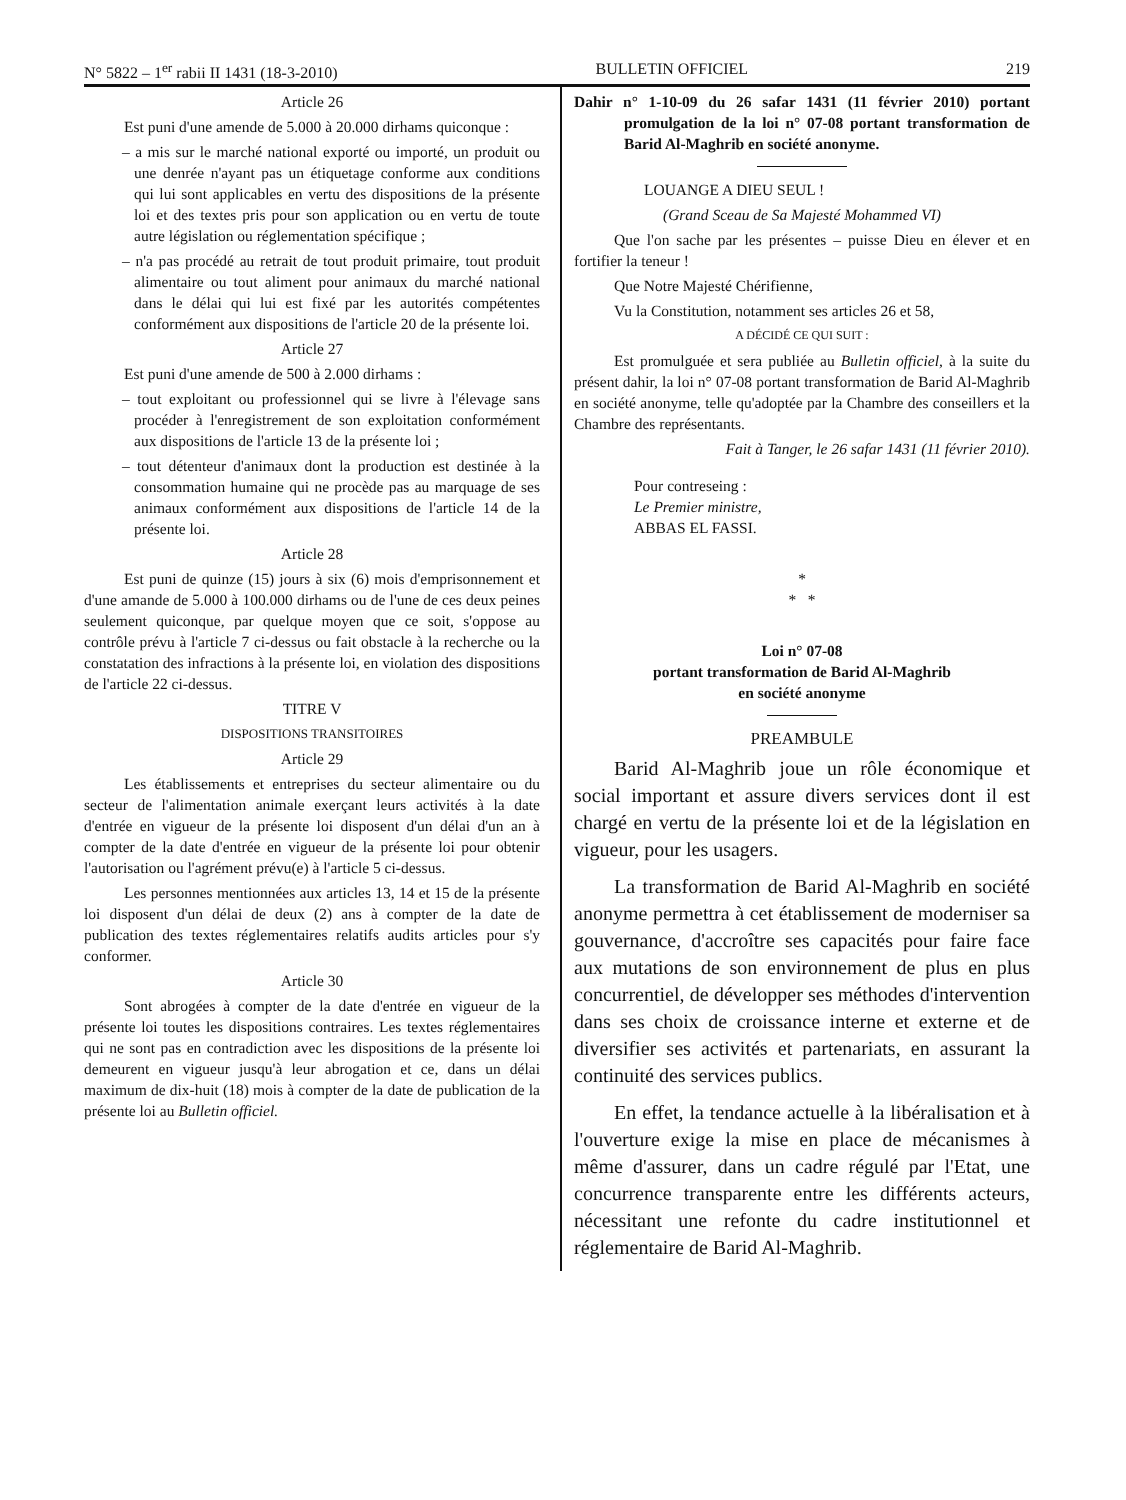N° 5822 – 1<sup>er</sup> rabii II 1431 (18-3-2010) BULLETIN OFFICIEL 219
Article 26
Est puni d'une amende de 5.000 à 20.000 dirhams quiconque :
– a mis sur le marché national exporté ou importé, un produit ou une denrée n'ayant pas un étiquetage conforme aux conditions qui lui sont applicables en vertu des dispositions de la présente loi et des textes pris pour son application ou en vertu de toute autre législation ou réglementation spécifique ;
– n'a pas procédé au retrait de tout produit primaire, tout produit alimentaire ou tout aliment pour animaux du marché national dans le délai qui lui est fixé par les autorités compétentes conformément aux dispositions de l'article 20 de la présente loi.
Article 27
Est puni d'une amende de 500 à 2.000 dirhams :
– tout exploitant ou professionnel qui se livre à l'élevage sans procéder à l'enregistrement de son exploitation conformément aux dispositions de l'article 13 de la présente loi ;
– tout détenteur d'animaux dont la production est destinée à la consommation humaine qui ne procède pas au marquage de ses animaux conformément aux dispositions de l'article 14 de la présente loi.
Article 28
Est puni de quinze (15) jours à six (6) mois d'emprisonnement et d'une amande de 5.000 à 100.000 dirhams ou de l'une de ces deux peines seulement quiconque, par quelque moyen que ce soit, s'oppose au contrôle prévu à l'article 7 ci-dessus ou fait obstacle à la recherche ou la constatation des infractions à la présente loi, en violation des dispositions de l'article 22 ci-dessus.
TITRE V
DISPOSITIONS TRANSITOIRES
Article 29
Les établissements et entreprises du secteur alimentaire ou du secteur de l'alimentation animale exerçant leurs activités à la date d'entrée en vigueur de la présente loi disposent d'un délai d'un an à compter de la date d'entrée en vigueur de la présente loi pour obtenir l'autorisation ou l'agrément prévu(e) à l'article 5 ci-dessus.
Les personnes mentionnées aux articles 13, 14 et 15 de la présente loi disposent d'un délai de deux (2) ans à compter de la date de publication des textes réglementaires relatifs audits articles pour s'y conformer.
Article 30
Sont abrogées à compter de la date d'entrée en vigueur de la présente loi toutes les dispositions contraires. Les textes réglementaires qui ne sont pas en contradiction avec les dispositions de la présente loi demeurent en vigueur jusqu'à leur abrogation et ce, dans un délai maximum de dix-huit (18) mois à compter de la date de publication de la présente loi au Bulletin officiel.
Dahir n° 1-10-09 du 26 safar 1431 (11 février 2010) portant promulgation de la loi n° 07-08 portant transformation de Barid Al-Maghrib en société anonyme.
LOUANGE A DIEU SEUL !
(Grand Sceau de Sa Majesté Mohammed VI)
Que l'on sache par les présentes – puisse Dieu en élever et en fortifier la teneur !
Que Notre Majesté Chérifienne,
Vu la Constitution, notamment ses articles 26 et 58,
A DÉCIDÉ CE QUI SUIT :
Est promulguée et sera publiée au Bulletin officiel, à la suite du présent dahir, la loi n° 07-08 portant transformation de Barid Al-Maghrib en société anonyme, telle qu'adoptée par la Chambre des conseillers et la Chambre des représentants.
Fait à Tanger, le 26 safar 1431 (11 février 2010).
Pour contreseing :
Le Premier ministre,
ABBAS EL FASSI.
*
* *
Loi n° 07-08
portant transformation de Barid Al-Maghrib
en société anonyme
PREAMBULE
Barid Al-Maghrib joue un rôle économique et social important et assure divers services dont il est chargé en vertu de la présente loi et de la législation en vigueur, pour les usagers.
La transformation de Barid Al-Maghrib en société anonyme permettra à cet établissement de moderniser sa gouvernance, d'accroître ses capacités pour faire face aux mutations de son environnement de plus en plus concurrentiel, de développer ses méthodes d'intervention dans ses choix de croissance interne et externe et de diversifier ses activités et partenariats, en assurant la continuité des services publics.
En effet, la tendance actuelle à la libéralisation et à l'ouverture exige la mise en place de mécanismes à même d'assurer, dans un cadre régulé par l'Etat, une concurrence transparente entre les différents acteurs, nécessitant une refonte du cadre institutionnel et réglementaire de Barid Al-Maghrib.